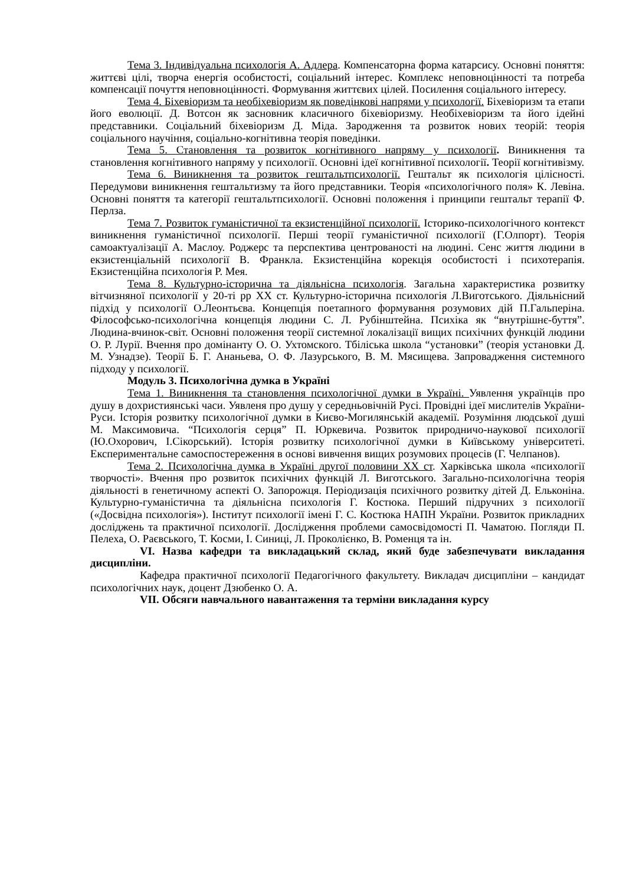Тема 3. Індивідуальна психологія А. Адлера. Компенсаторна форма катарсису. Основні поняття: життєві цілі, творча енергія особистості, соціальний інтерес. Комплекс неповноцінності та потреба компенсації почуття неповноцінності. Формування життєвих цілей. Посилення соціального інтересу.
Тема 4. Біхевіоризм та необіхевіоризм як поведінкові напрями у психології. Біхевіоризм та етапи його еволюції. Д. Вотсон як засновник класичного біхевіоризму. Необіхевіоризм та його ідейні представники. Соціальний біхевіоризм Д. Міда. Зародження та розвиток нових теорій: теорія соціального научіння, соціально-когнітивна теорія поведінки.
Тема 5. Становлення та розвиток когнітивного напряму у психології. Виникнення та становлення когнітивного напряму у психології. Основні ідеї когнітивної психології. Теорії когнітивізму.
Тема 6. Виникнення та розвиток гештальтпсихології. Гештальт як психологія цілісності. Передумови виникнення гештальтизму та його представники. Теорія «психологічного поля» К. Левіна. Основні поняття та категорії гештальтпсихології. Основні положення і принципи гештальт терапії Ф. Перлза.
Тема 7. Розвиток гуманістичної та екзистенційної психології. Історико-психологічного контекст виникнення гуманістичної психології. Перші теорії гуманістичної психології (Г.Олпорт). Теорія самоактуалізації А. Маслоу. Роджерс та перспектива центрованості на людині. Сенс життя людини в екзистенціальній психології В. Франкла. Екзистенційна корекція особистості і психотерапія. Екзистенційна психологія Р. Мея.
Тема 8. Культурно-історична та діяльнісна психологія. Загальна характеристика розвитку вітчизняної психології у 20-ті рр XX ст. Культурно-історична психологія Л.Виготського. Діяльнісний підхід у психології О.Леонтьєва. Концепція поетапного формування розумових дій П.Гальперіна. Філософсько-психологічна концепція людини С. Л. Рубінштейна. Психіка як “внутрішнє-буття”. Людина-вчинок-світ. Основні положення теорії системної локалізації вищих психічних функцій людини О. Р. Лурії. Вчення про домінанту О. О. Ухтомского. Тбіліська школа “установки” (теорія установки Д. М. Узнадзе). Теорії Б. Г. Ананьева, О. Ф. Лазурського, В. М. Мясищева. Запровадження системного підходу у психології.
Модуль 3. Психологічна думка в Україні
Тема 1. Виникнення та становлення психологічної думки в Україні. Уявлення українців про душу в дохристиянські часи. Уявленя про душу у середньовічній Русі. Провідні ідеї мислителів України-Руси. Історія розвитку психологічної думки в Києво-Могилянській академії. Розуміння людської душі М. Максимовича. “Психологія серця” П. Юркевича. Розвиток природничо-наукової психології (Ю.Охорович, І.Сікорський). Історія розвитку психологічної думки в Київському університеті. Експериментальне самоспостереження в основі вивчення вищих розумових процесів (Г. Челпанов).
Тема 2. Психологічна думка в Україні другої половини XX ст. Харківська школа «психології творчості». Вчення про розвиток психічних функцій Л. Виготського. Загально-психологічна теорія діяльності в генетичному аспекті О. Запорожця. Періодизація психічного розвитку дітей Д. Ельконіна. Культурно-гуманістична та діяльнісна психологія Г. Костюка. Перший підручних з психології («Досвідна психологія»). Інститут психології імені Г. С. Костюка НАПН України. Розвиток прикладних досліджень та практичної психології. Дослідження проблеми самосвідомості П. Чаматою. Погляди П. Пелеха, О. Раєвського, Т. Косми, І. Синиці, Л. Проколієнко, В. Роменця та ін.
VI. Назва кафедри та викладацький склад, який буде забезпечувати викладання дисципліни.
Кафедра практичної психології Педагогічного факультету. Викладач дисципліни – кандидат психологічних наук, доцент Дзюбенко О. А.
VII. Обсяги навчального навантаження та терміни викладання курсу